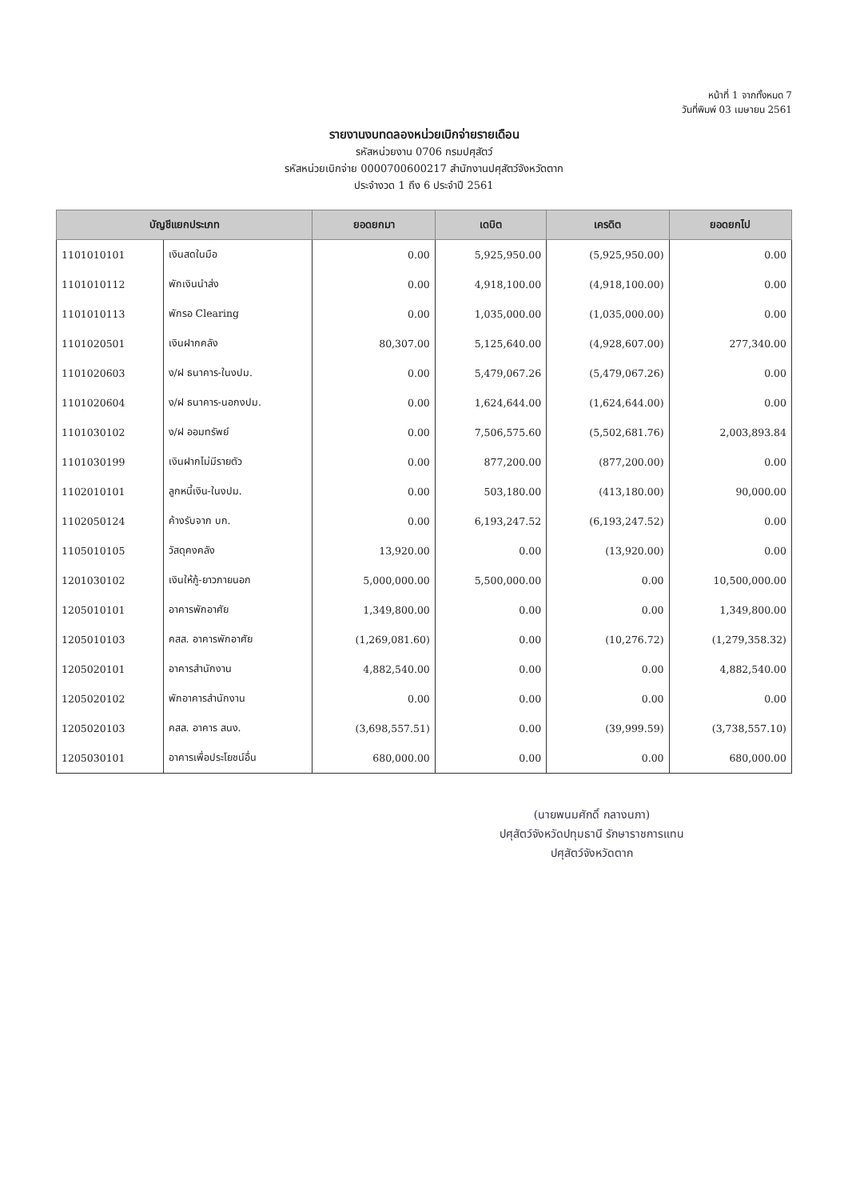หน้าที่ 1 จากทั้งหมด 7
วันที่พิมพ์ 03 เมษายน 2561
รายงานงบทดลองหน่วยเบิกจ่ายรายเดือน
รหัสหน่วยงาน 0706 กรมปศุสัตว์
รหัสหน่วยเบิกจ่าย 0000700600217 สำนักงานปศุสัตว์จังหวัดตาก
ประจำงวด 1 ถึง 6 ประจำปี 2561
| บัญชีแยกประเภท | | ยอดยกมา | เดบิต | เครดิต | ยอดยกไป |
| --- | --- | --- | --- | --- | --- |
| 1101010101 | เงินสดในมือ | 0.00 | 5,925,950.00 | (5,925,950.00) | 0.00 |
| 1101010112 | พักเงินนำส่ง | 0.00 | 4,918,100.00 | (4,918,100.00) | 0.00 |
| 1101010113 | พักรอ Clearing | 0.00 | 1,035,000.00 | (1,035,000.00) | 0.00 |
| 1101020501 | เงินฝากคลัง | 80,307.00 | 5,125,640.00 | (4,928,607.00) | 277,340.00 |
| 1101020603 | ง/ฝ ธนาคาร-ในงปม. | 0.00 | 5,479,067.26 | (5,479,067.26) | 0.00 |
| 1101020604 | ง/ฝ ธนาคาร-นอกงปม. | 0.00 | 1,624,644.00 | (1,624,644.00) | 0.00 |
| 1101030102 | ง/ฝ ออมทรัพย์ | 0.00 | 7,506,575.60 | (5,502,681.76) | 2,003,893.84 |
| 1101030199 | เงินฝากไม่มีรายตัว | 0.00 | 877,200.00 | (877,200.00) | 0.00 |
| 1102010101 | ลูกหนี้เงิน-ในงปม. | 0.00 | 503,180.00 | (413,180.00) | 90,000.00 |
| 1102050124 | ค้างรับจาก บก. | 0.00 | 6,193,247.52 | (6,193,247.52) | 0.00 |
| 1105010105 | วัสดุคงคลัง | 13,920.00 | 0.00 | (13,920.00) | 0.00 |
| 1201030102 | เงินให้กู้-ยาวภายนอก | 5,000,000.00 | 5,500,000.00 | 0.00 | 10,500,000.00 |
| 1205010101 | อาคารพักอาศัย | 1,349,800.00 | 0.00 | 0.00 | 1,349,800.00 |
| 1205010103 | คสส. อาคารพักอาศัย | (1,269,081.60) | 0.00 | (10,276.72) | (1,279,358.32) |
| 1205020101 | อาคารสำนักงาน | 4,882,540.00 | 0.00 | 0.00 | 4,882,540.00 |
| 1205020102 | พักอาคารสำนักงาน | 0.00 | 0.00 | 0.00 | 0.00 |
| 1205020103 | คสส. อาคาร สนง. | (3,698,557.51) | 0.00 | (39,999.59) | (3,738,557.10) |
| 1205030101 | อาคารเพื่อประโยชน์อื่น | 680,000.00 | 0.00 | 0.00 | 680,000.00 |
(นายพนมศักดิ์ กลางนภา)
ปศุสัตว์จังหวัดปทุมธานี รักษาราชการแทน
ปศุสัตว์จังหวัดตาก